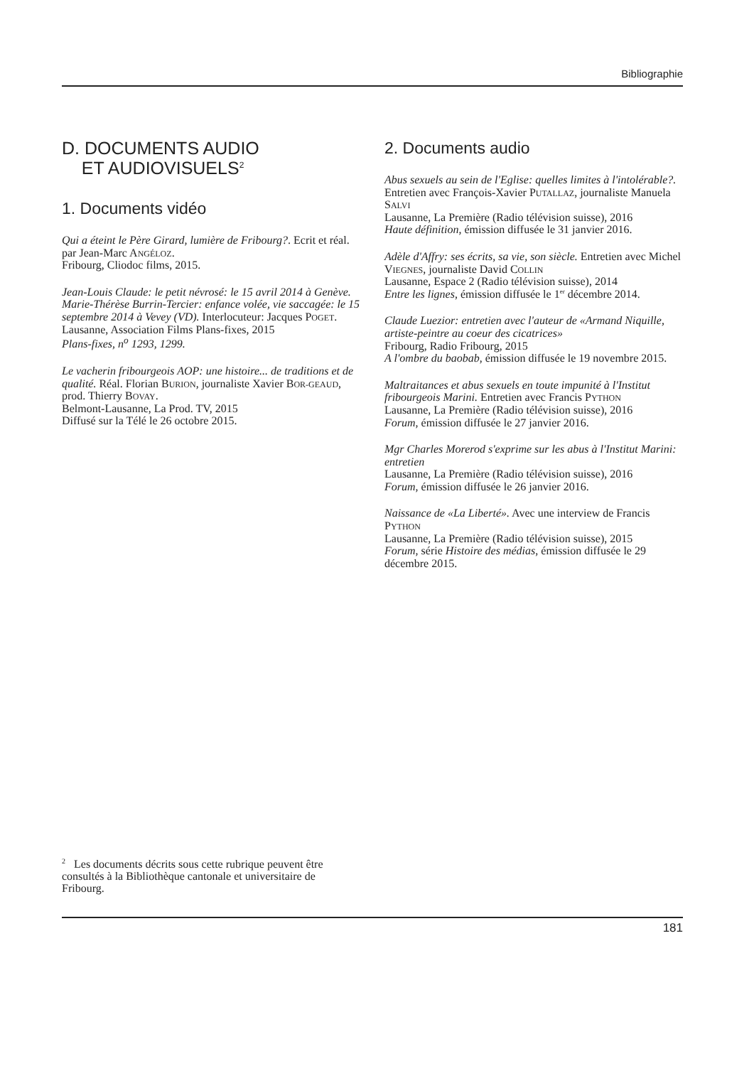Bibliographie
D. DOCUMENTS AUDIO
ET AUDIOVISUELS<sup>2</sup>
1. Documents vidéo
Qui a éteint le Père Girard, lumière de Fribourg?. Ecrit et réal. par Jean-Marc ANGÉLOZ.
Fribourg, Cliodoc films, 2015.
Jean-Louis Claude: le petit névrosé: le 15 avril 2014 à Genève. Marie-Thérèse Burrin-Tercier: enfance volée, vie saccagée: le 15 septembre 2014 à Vevey (VD). Interlocuteur: Jacques POGET.
Lausanne, Association Films Plans-fixes, 2015
Plans-fixes, n<sup>o</sup> 1293, 1299.
Le vacherin fribourgeois AOP: une histoire... de traditions et de qualité. Réal. Florian BURION, journaliste Xavier BOR-GEAUD, prod. Thierry BOVAY.
Belmont-Lausanne, La Prod. TV, 2015
Diffusé sur la Télé le 26 octobre 2015.
2. Documents audio
Abus sexuels au sein de l'Eglise: quelles limites à l'intolérable?. Entretien avec François-Xavier PUTALLAZ, journaliste Manuela SALVI
Lausanne, La Première (Radio télévision suisse), 2016
Haute définition, émission diffusée le 31 janvier 2016.
Adèle d'Affry: ses écrits, sa vie, son siècle. Entretien avec Michel VIEGNES, journaliste David COLLIN
Lausanne, Espace 2 (Radio télévision suisse), 2014
Entre les lignes, émission diffusée le 1<sup>er</sup> décembre 2014.
Claude Luezior: entretien avec l'auteur de «Armand Niquille, artiste-peintre au coeur des cicatrices»
Fribourg, Radio Fribourg, 2015
A l'ombre du baobab, émission diffusée le 19 novembre 2015.
Maltraitances et abus sexuels en toute impunité à l'Institut fribourgeois Marini. Entretien avec Francis PYTHON
Lausanne, La Première (Radio télévision suisse), 2016
Forum, émission diffusée le 27 janvier 2016.
Mgr Charles Morerod s'exprime sur les abus à l'Institut Marini: entretien
Lausanne, La Première (Radio télévision suisse), 2016
Forum, émission diffusée le 26 janvier 2016.
Naissance de «La Liberté». Avec une interview de Francis PYTHON
Lausanne, La Première (Radio télévision suisse), 2015
Forum, série Histoire des médias, émission diffusée le 29 décembre 2015.
<sup>2</sup> Les documents décrits sous cette rubrique peuvent être consultés à la Bibliothèque cantonale et universitaire de Fribourg.
181